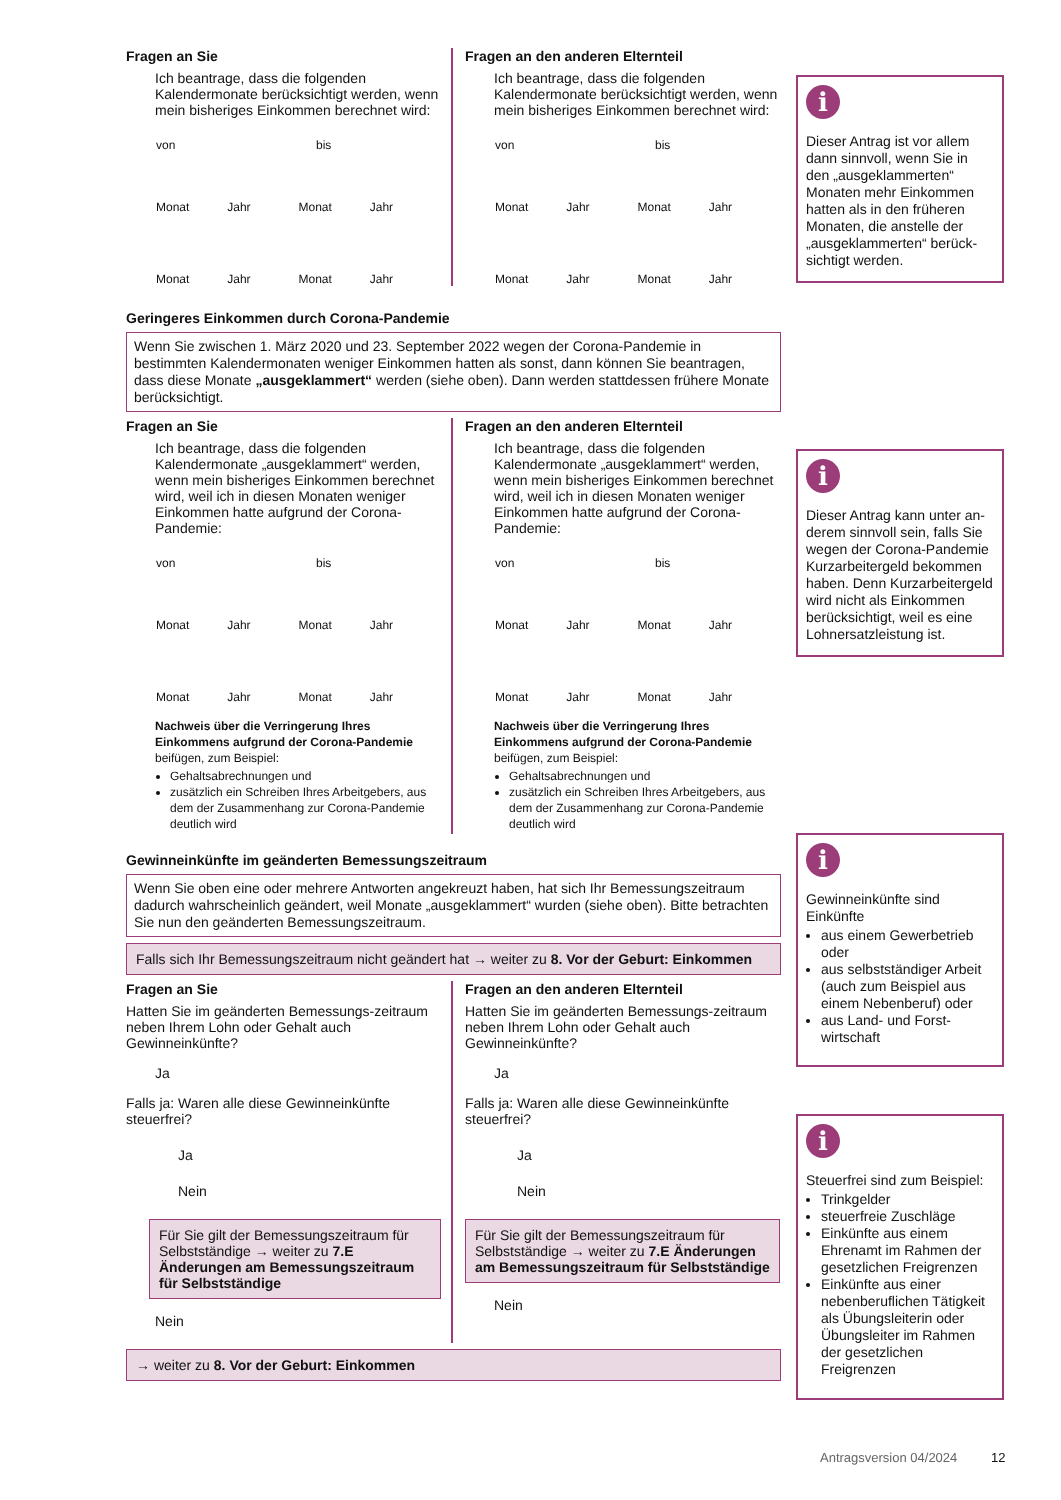Fragen an Sie
Ich beantrage, dass die folgenden Kalendermonate berücksichtigt werden, wenn mein bisheriges Einkommen berechnet wird:
von bis
Monat Jahr Monat Jahr
Monat Jahr Monat Jahr
Fragen an den anderen Elternteil
Ich beantrage, dass die folgenden Kalendermonate berücksichtigt werden, wenn mein bisheriges Einkommen berechnet wird:
von bis
Monat Jahr Monat Jahr
Monat Jahr Monat Jahr
Geringeres Einkommen durch Corona-Pandemie
Wenn Sie zwischen 1. März 2020 und 23. September 2022 wegen der Corona-Pandemie in bestimmten Kalendermonaten weniger Einkommen hatten als sonst, dann können Sie beantragen, dass diese Monate „ausgeklammert“ werden (siehe oben). Dann werden stattdessen frühere Monate berücksichtigt.
Fragen an Sie
Ich beantrage, dass die folgenden Kalendermonate „ausgeklammert“ werden, wenn mein bisheriges Einkommen berechnet wird, weil ich in diesen Monaten weniger Einkommen hatte aufgrund der Corona-Pandemie:
von bis
Monat Jahr Monat Jahr
Monat Jahr Monat Jahr
Nachweis über die Verringerung Ihres Einkommens aufgrund der Corona-Pandemie beifügen, zum Beispiel:
Gehaltsabrechnungen und
zusätzlich ein Schreiben Ihres Arbeitgebers, aus dem der Zusammenhang zur Corona-Pandemie deutlich wird
Fragen an den anderen Elternteil
Ich beantrage, dass die folgenden Kalendermonate „ausgeklammert“ werden, wenn mein bisheriges Einkommen berechnet wird, weil ich in diesen Monaten weniger Einkommen hatte aufgrund der Corona-Pandemie:
von bis
Monat Jahr Monat Jahr
Monat Jahr Monat Jahr
Nachweis über die Verringerung Ihres Einkommens aufgrund der Corona-Pandemie beifügen, zum Beispiel:
Gehaltsabrechnungen und
zusätzlich ein Schreiben Ihres Arbeitgebers, aus dem der Zusammenhang zur Corona-Pandemie deutlich wird
Gewinneinkünfte im geänderten Bemessungszeitraum
Wenn Sie oben eine oder mehrere Antworten angekreuzt haben, hat sich Ihr Bemessungszeitraum dadurch wahrscheinlich geändert, weil Monate „ausgeklammert“ wurden (siehe oben). Bitte betrachten Sie nun den geänderten Bemessungszeitraum.
Falls sich Ihr Bemessungszeitraum nicht geändert hat → weiter zu 8. Vor der Geburt: Einkommen
Fragen an Sie
Hatten Sie im geänderten Bemessungs-zeitraum neben Ihrem Lohn oder Gehalt auch Gewinneinkünfte?
Ja
Falls ja: Waren alle diese Gewinneinkünfte steuerfrei?
Ja
Nein
Für Sie gilt der Bemessungszeitraum für Selbstständige → weiter zu 7.E Änderungen am Bemessungszeitraum für Selbstständige
Nein
Fragen an den anderen Elternteil
Hatten Sie im geänderten Bemessungs-zeitraum neben Ihrem Lohn oder Gehalt auch Gewinneinkünfte?
Ja
Falls ja: Waren alle diese Gewinneinkünfte steuerfrei?
Ja
Nein
Für Sie gilt der Bemessungszeitraum für Selbstständige → weiter zu 7.E Änderungen am Bemessungszeitraum für Selbstständige
Nein
→ weiter zu 8. Vor der Geburt: Einkommen
i
Dieser Antrag ist vor allem dann sinnvoll, wenn Sie in den „ausgeklammerten“ Monaten mehr Einkommen hatten als in den früheren Monaten, die anstelle der „ausgeklammerten“ berück-sichtigt werden.
i
Dieser Antrag kann unter an-derem sinnvoll sein, falls Sie wegen der Corona-Pandemie Kurzarbeitergeld bekommen haben. Denn Kurzarbeitergeld wird nicht als Einkommen berücksichtigt, weil es eine Lohnersatzleistung ist.
i
Gewinneinkünfte sind Einkünfte
aus einem Gewerbetrieb oder
aus selbstständiger Arbeit (auch zum Beispiel aus einem Nebenberuf) oder
aus Land- und Forst-wirtschaft
i
Steuerfrei sind zum Beispiel:
Trinkgelder
steuerfreie Zuschläge
Einkünfte aus einem Ehrenamt im Rahmen der gesetzlichen Freigrenzen
Einkünfte aus einer nebenberuflichen Tätigkeit als Übungsleiterin oder Übungsleiter im Rahmen der gesetzlichen Freigrenzen
Antragsversion 04/2024 12